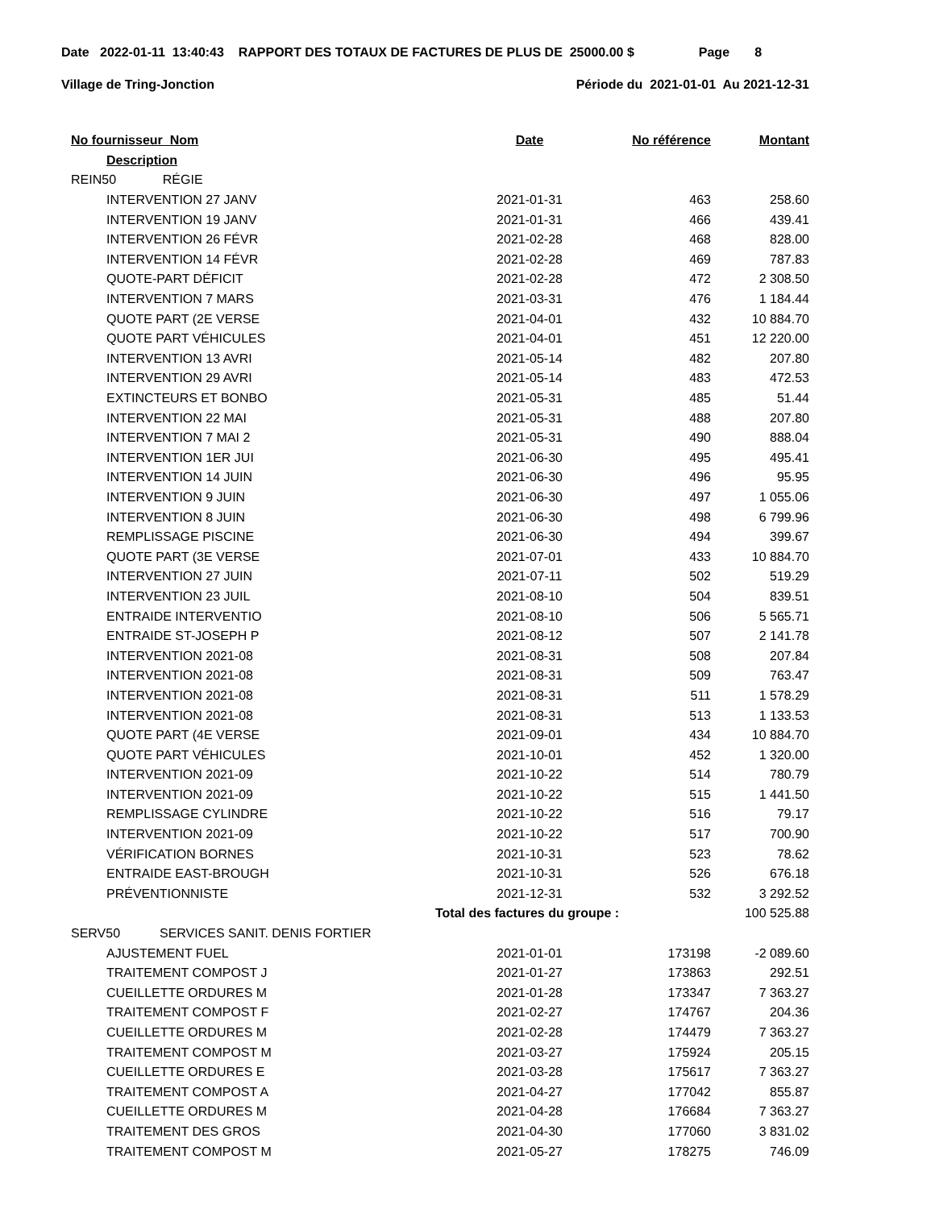Date 2022-01-11 13:40:43 RAPPORT DES TOTAUX DE FACTURES DE PLUS DE 25000.00 $ Page 8
Village de Tring-Jonction Période du 2021-01-01 Au 2021-12-31
| No fournisseur Nom | Date | No référence | Montant |
| --- | --- | --- | --- |
| Description | | | |
| REIN50 RÉGIE | | | |
| INTERVENTION 27 JANV | 2021-01-31 | 463 | 258.60 |
| INTERVENTION 19 JANV | 2021-01-31 | 466 | 439.41 |
| INTERVENTION 26 FÉVR | 2021-02-28 | 468 | 828.00 |
| INTERVENTION 14 FÉVR | 2021-02-28 | 469 | 787.83 |
| QUOTE-PART DÉFICIT | 2021-02-28 | 472 | 2 308.50 |
| INTERVENTION 7 MARS | 2021-03-31 | 476 | 1 184.44 |
| QUOTE PART (2E VERSE | 2021-04-01 | 432 | 10 884.70 |
| QUOTE PART VÉHICULES | 2021-04-01 | 451 | 12 220.00 |
| INTERVENTION 13 AVRI | 2021-05-14 | 482 | 207.80 |
| INTERVENTION 29 AVRI | 2021-05-14 | 483 | 472.53 |
| EXTINCTEURS ET BONBO | 2021-05-31 | 485 | 51.44 |
| INTERVENTION 22 MAI | 2021-05-31 | 488 | 207.80 |
| INTERVENTION 7 MAI 2 | 2021-05-31 | 490 | 888.04 |
| INTERVENTION 1ER JUI | 2021-06-30 | 495 | 495.41 |
| INTERVENTION 14 JUIN | 2021-06-30 | 496 | 95.95 |
| INTERVENTION 9 JUIN | 2021-06-30 | 497 | 1 055.06 |
| INTERVENTION 8 JUIN | 2021-06-30 | 498 | 6 799.96 |
| REMPLISSAGE PISCINE | 2021-06-30 | 494 | 399.67 |
| QUOTE PART (3E VERSE | 2021-07-01 | 433 | 10 884.70 |
| INTERVENTION 27 JUIN | 2021-07-11 | 502 | 519.29 |
| INTERVENTION 23 JUIL | 2021-08-10 | 504 | 839.51 |
| ENTRAIDE INTERVENTIO | 2021-08-10 | 506 | 5 565.71 |
| ENTRAIDE ST-JOSEPH P | 2021-08-12 | 507 | 2 141.78 |
| INTERVENTION 2021-08 | 2021-08-31 | 508 | 207.84 |
| INTERVENTION 2021-08 | 2021-08-31 | 509 | 763.47 |
| INTERVENTION 2021-08 | 2021-08-31 | 511 | 1 578.29 |
| INTERVENTION 2021-08 | 2021-08-31 | 513 | 1 133.53 |
| QUOTE PART (4E VERSE | 2021-09-01 | 434 | 10 884.70 |
| QUOTE PART VÉHICULES | 2021-10-01 | 452 | 1 320.00 |
| INTERVENTION 2021-09 | 2021-10-22 | 514 | 780.79 |
| INTERVENTION 2021-09 | 2021-10-22 | 515 | 1 441.50 |
| REMPLISSAGE CYLINDRE | 2021-10-22 | 516 | 79.17 |
| INTERVENTION 2021-09 | 2021-10-22 | 517 | 700.90 |
| VÉRIFICATION BORNES | 2021-10-31 | 523 | 78.62 |
| ENTRAIDE EAST-BROUGH | 2021-10-31 | 526 | 676.18 |
| PRÉVENTIONNISTE | 2021-12-31 | 532 | 3 292.52 |
| | Total des factures du groupe : | | 100 525.88 |
| SERV50 SERVICES SANIT. DENIS FORTIER | | | |
| AJUSTEMENT FUEL | 2021-01-01 | 173198 | -2 089.60 |
| TRAITEMENT COMPOST J | 2021-01-27 | 173863 | 292.51 |
| CUEILLETTE ORDURES M | 2021-01-28 | 173347 | 7 363.27 |
| TRAITEMENT COMPOST F | 2021-02-27 | 174767 | 204.36 |
| CUEILLETTE ORDURES M | 2021-02-28 | 174479 | 7 363.27 |
| TRAITEMENT COMPOST M | 2021-03-27 | 175924 | 205.15 |
| CUEILLETTE ORDURES E | 2021-03-28 | 175617 | 7 363.27 |
| TRAITEMENT COMPOST A | 2021-04-27 | 177042 | 855.87 |
| CUEILLETTE ORDURES M | 2021-04-28 | 176684 | 7 363.27 |
| TRAITEMENT DES GROS | 2021-04-30 | 177060 | 3 831.02 |
| TRAITEMENT COMPOST M | 2021-05-27 | 178275 | 746.09 |